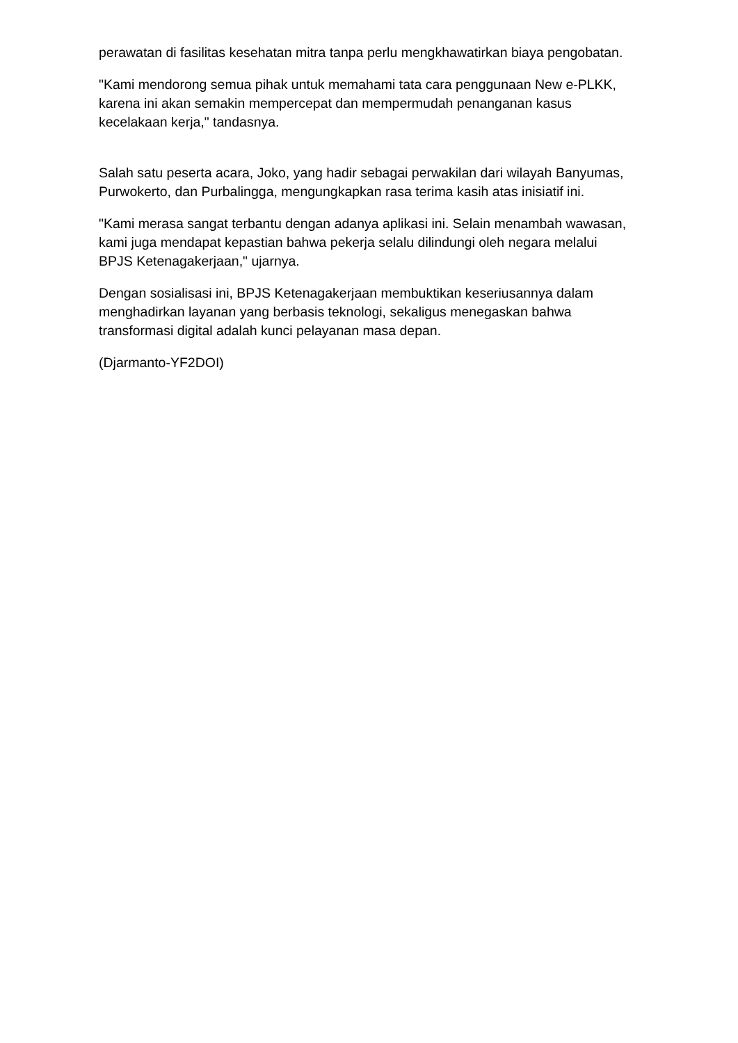perawatan di fasilitas kesehatan mitra tanpa perlu mengkhawatirkan biaya pengobatan.
"Kami mendorong semua pihak untuk memahami tata cara penggunaan New e-PLKK, karena ini akan semakin mempercepat dan mempermudah penanganan kasus kecelakaan kerja," tandasnya.
Salah satu peserta acara, Joko, yang hadir sebagai perwakilan dari wilayah Banyumas, Purwokerto, dan Purbalingga, mengungkapkan rasa terima kasih atas inisiatif ini.
"Kami merasa sangat terbantu dengan adanya aplikasi ini. Selain menambah wawasan, kami juga mendapat kepastian bahwa pekerja selalu dilindungi oleh negara melalui BPJS Ketenagakerjaan," ujarnya.
Dengan sosialisasi ini, BPJS Ketenagakerjaan membuktikan keseriusannya dalam menghadirkan layanan yang berbasis teknologi, sekaligus menegaskan bahwa transformasi digital adalah kunci pelayanan masa depan.
(Djarmanto-YF2DOI)